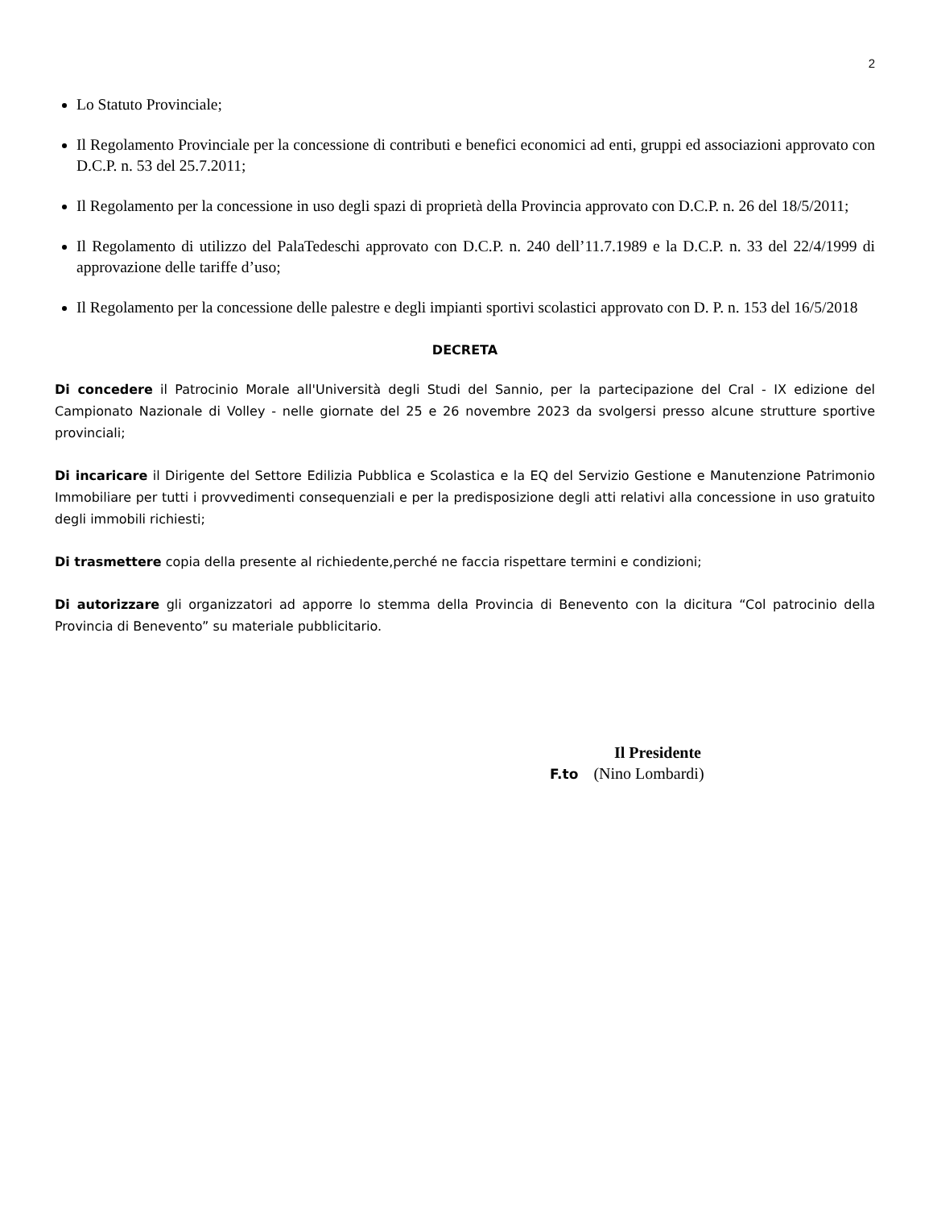2
Lo Statuto Provinciale;
Il Regolamento Provinciale per la concessione di contributi e benefici economici ad enti, gruppi ed associazioni approvato con D.C.P. n. 53 del 25.7.2011;
Il Regolamento per la concessione in uso degli spazi di proprietà della Provincia approvato con D.C.P. n. 26 del 18/5/2011;
Il Regolamento di utilizzo del PalaTedeschi approvato con D.C.P. n. 240 dell’11.7.1989 e la D.C.P. n. 33 del 22/4/1999 di approvazione delle tariffe d’uso;
Il Regolamento per la concessione delle palestre e degli impianti sportivi scolastici approvato con D. P. n. 153 del 16/5/2018
DECRETA
Di concedere il Patrocinio Morale all'Università degli Studi del Sannio, per la partecipazione del Cral - IX edizione del Campionato Nazionale di Volley - nelle giornate del 25 e 26 novembre 2023 da svolgersi presso alcune strutture sportive provinciali;
Di incaricare il Dirigente del Settore Edilizia Pubblica e Scolastica e la EQ del Servizio Gestione e Manutenzione Patrimonio Immobiliare per tutti i provvedimenti consequenziali e per la predisposizione degli atti relativi alla concessione in uso gratuito degli immobili richiesti;
Di trasmettere copia della presente al richiedente,perché ne faccia rispettare termini e condizioni;
Di autorizzare gli organizzatori ad apporre lo stemma della Provincia di Benevento con la dicitura “Col patrocinio della Provincia di Benevento” su materiale pubblicitario.
Il Presidente
F.to (Nino Lombardi)